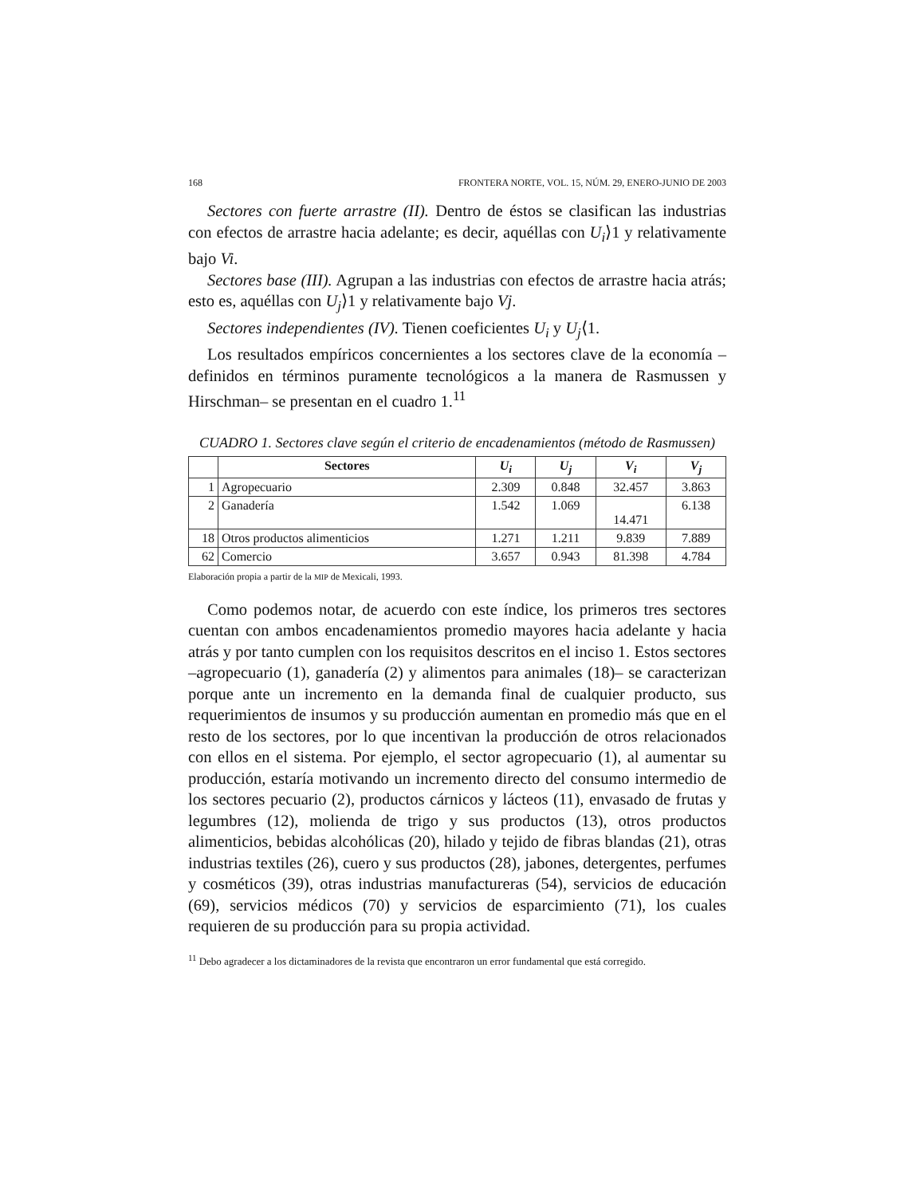168 FRONTERA NORTE, VOL. 15, NÚM. 29, ENERO-JUNIO DE 2003
Sectores con fuerte arrastre (II). Dentro de éstos se clasifican las industrias con efectos de arrastre hacia adelante; es decir, aquéllas con U<sub>i</sub>⟩1 y relativamente bajo Vi.
Sectores base (III). Agrupan a las industrias con efectos de arrastre hacia atrás; esto es, aquéllas con U<sub>j</sub>⟩1 y relativamente bajo Vj.
Sectores independientes (IV). Tienen coeficientes U<sub>i</sub> y U<sub>j</sub>⟨1.
Los resultados empíricos concernientes a los sectores clave de la economía –definidos en términos puramente tecnológicos a la manera de Rasmussen y Hirschman– se presentan en el cuadro 1.<sup>11</sup>
CUADRO 1. Sectores clave según el criterio de encadenamientos (método de Rasmussen)
| | Sectores | U<sub>i</sub> | U<sub>j</sub> | V<sub>i</sub> | V<sub>j</sub> |
| --- | --- | --- | --- | --- | --- |
| 1 | Agropecuario | 2.309 | 0.848 | 32.457 | 3.863 |
| 2 | Ganadería | 1.542 | 1.069 | 14.471 | 6.138 |
| 18 | Otros productos alimenticios | 1.271 | 1.211 | 9.839 | 7.889 |
| 62 | Comercio | 3.657 | 0.943 | 81.398 | 4.784 |
Elaboración propia a partir de la MIP de Mexicali, 1993.
Como podemos notar, de acuerdo con este índice, los primeros tres sectores cuentan con ambos encadenamientos promedio mayores hacia adelante y hacia atrás y por tanto cumplen con los requisitos descritos en el inciso 1. Estos sectores –agropecuario (1), ganadería (2) y alimentos para animales (18)– se caracterizan porque ante un incremento en la demanda final de cualquier producto, sus requerimientos de insumos y su producción aumentan en promedio más que en el resto de los sectores, por lo que incentivan la producción de otros relacionados con ellos en el sistema. Por ejemplo, el sector agropecuario (1), al aumentar su producción, estaría motivando un incremento directo del consumo intermedio de los sectores pecuario (2), productos cárnicos y lácteos (11), envasado de frutas y legumbres (12), molienda de trigo y sus productos (13), otros productos alimenticios, bebidas alcohólicas (20), hilado y tejido de fibras blandas (21), otras industrias textiles (26), cuero y sus productos (28), jabones, detergentes, perfumes y cosméticos (39), otras industrias manufactureras (54), servicios de educación (69), servicios médicos (70) y servicios de esparcimiento (71), los cuales requieren de su producción para su propia actividad.
<sup>11</sup> Debo agradecer a los dictaminadores de la revista que encontraron un error fundamental que está corregido.